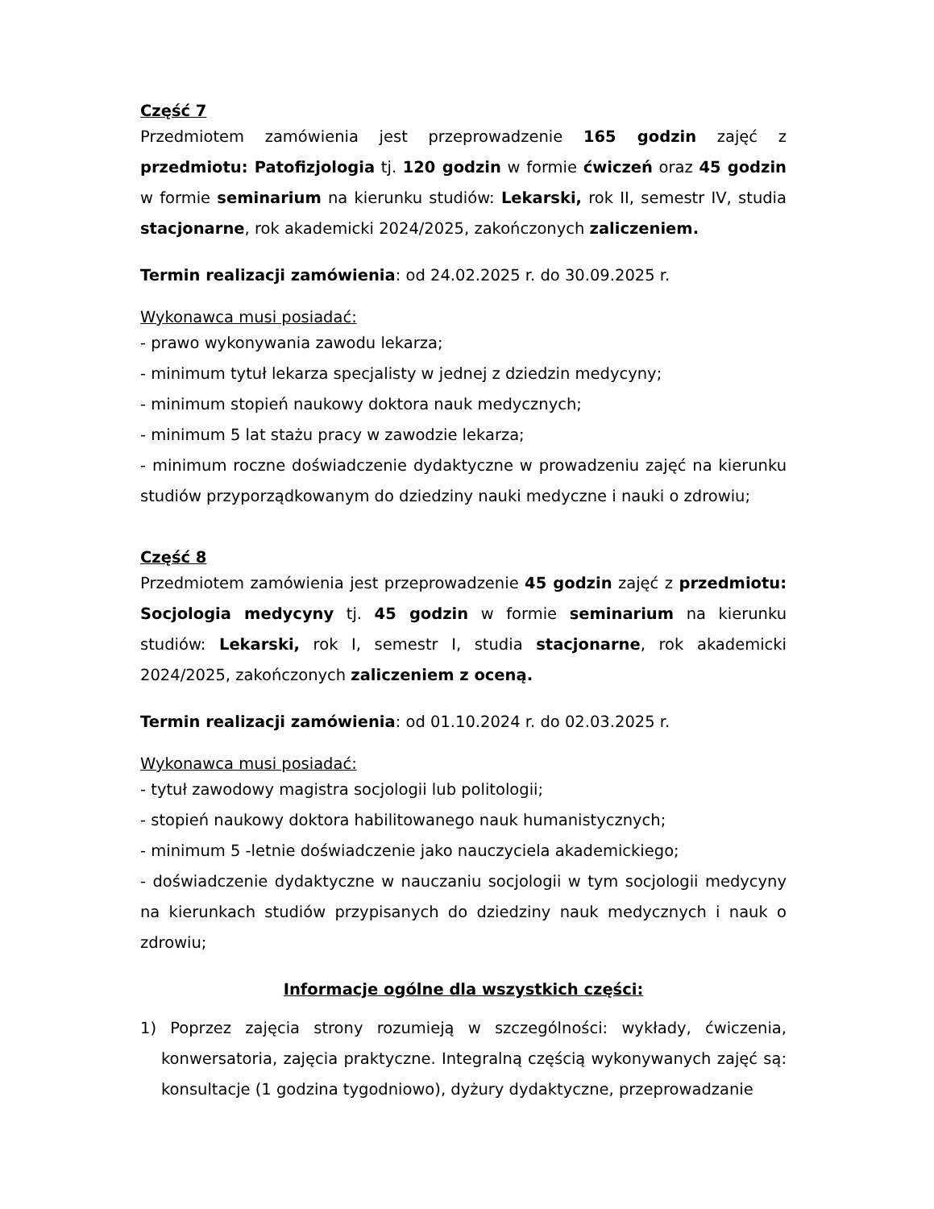Część 7
Przedmiotem zamówienia jest przeprowadzenie 165 godzin zajęć z przedmiotu: Patofizjologia tj. 120 godzin w formie ćwiczeń oraz 45 godzin w formie seminarium na kierunku studiów: Lekarski, rok II, semestr IV, studia stacjonarne, rok akademicki 2024/2025, zakończonych zaliczeniem.
Termin realizacji zamówienia: od 24.02.2025 r. do 30.09.2025 r.
Wykonawca musi posiadać:
- prawo wykonywania zawodu lekarza;
- minimum tytuł lekarza specjalisty w jednej z dziedzin medycyny;
- minimum stopień naukowy doktora nauk medycznych;
- minimum 5 lat stażu pracy w zawodzie lekarza;
- minimum roczne doświadczenie dydaktyczne w prowadzeniu zajęć na kierunku studiów przyporządkowanym do dziedziny nauki medyczne i nauki o zdrowiu;
Część 8
Przedmiotem zamówienia jest przeprowadzenie 45 godzin zajęć z przedmiotu: Socjologia medycyny tj. 45 godzin w formie seminarium na kierunku studiów: Lekarski, rok I, semestr I, studia stacjonarne, rok akademicki 2024/2025, zakończonych zaliczeniem z oceną.
Termin realizacji zamówienia: od 01.10.2024 r. do 02.03.2025 r.
Wykonawca musi posiadać:
- tytuł zawodowy magistra socjologii lub politologii;
- stopień naukowy doktora habilitowanego nauk humanistycznych;
- minimum 5 -letnie doświadczenie jako nauczyciela akademickiego;
- doświadczenie dydaktyczne w nauczaniu socjologii w tym socjologii medycyny na kierunkach studiów przypisanych do dziedziny nauk medycznych i nauk o zdrowiu;
Informacje ogólne dla wszystkich części:
1) Poprzez zajęcia strony rozumieją w szczególności: wykłady, ćwiczenia, konwersatoria, zajęcia praktyczne. Integralną częścią wykonywanych zajęć są: konsultacje (1 godzina tygodniowo), dyżury dydaktyczne, przeprowadzanie